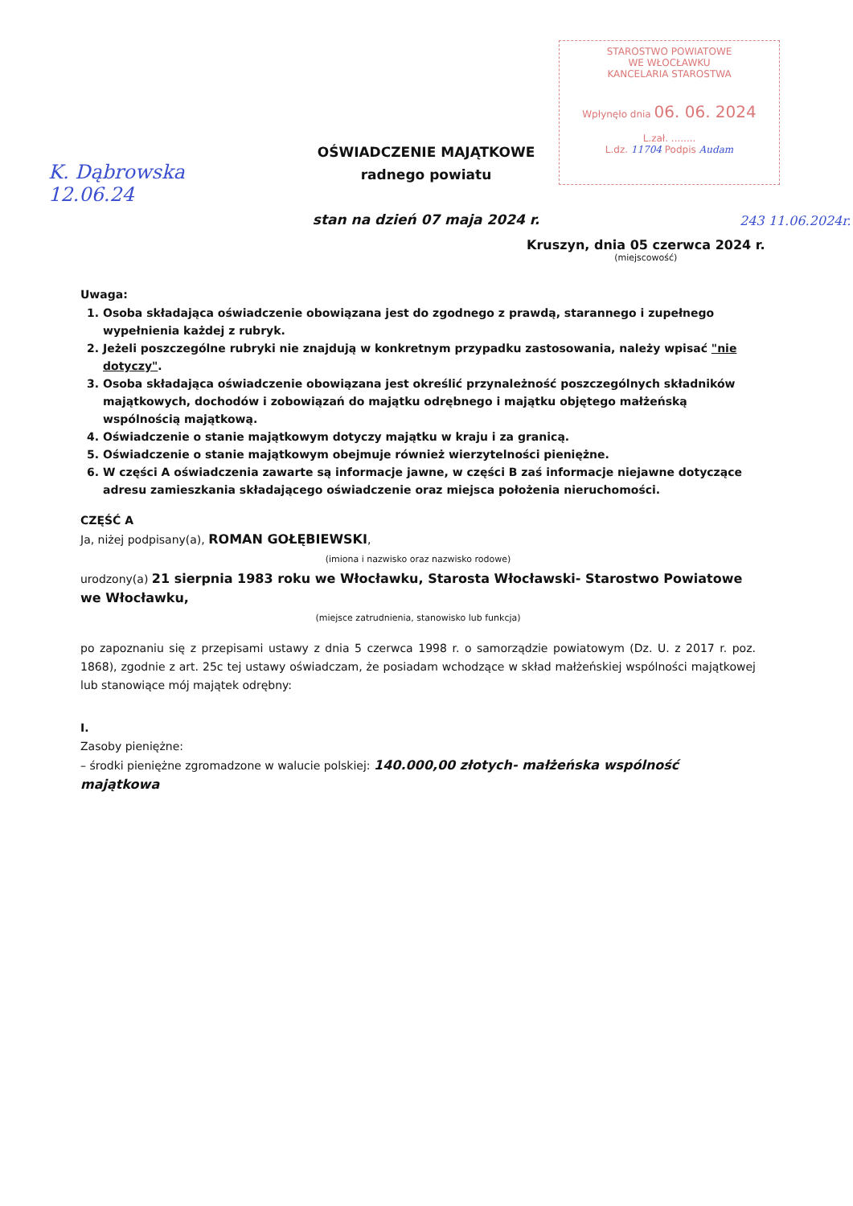STAROSTWO POWIATOWE
WE WŁOCŁAWKU
KANCELARIA STAROSTWA
Wpłynęło dnia 06. 06. 2024
L.zał. ........
L.dz. 11704 Podpis Audam
K. Dąbrowska
12.06.24
243 11.06.2024r.
OŚWIADCZENIE MAJĄTKOWE
radnego powiatu
stan na dzień 07 maja 2024 r.
Kruszyn, dnia 05 czerwca 2024 r.
(miejscowość)
Uwaga:
1. Osoba składająca oświadczenie obowiązana jest do zgodnego z prawdą, starannego i zupełnego wypełnienia każdej z rubryk.
2. Jeżeli poszczególne rubryki nie znajdują w konkretnym przypadku zastosowania, należy wpisać "nie dotyczy".
3. Osoba składająca oświadczenie obowiązana jest określić przynależność poszczególnych składników majątkowych, dochodów i zobowiązań do majątku odrębnego i majątku objętego małżeńską wspólnością majątkową.
4. Oświadczenie o stanie majątkowym dotyczy majątku w kraju i za granicą.
5. Oświadczenie o stanie majątkowym obejmuje również wierzytelności pieniężne.
6. W części A oświadczenia zawarte są informacje jawne, w części B zaś informacje niejawne dotyczące adresu zamieszkania składającego oświadczenie oraz miejsca położenia nieruchomości.
CZĘŚĆ A
Ja, niżej podpisany(a), ROMAN GOŁĘBIEWSKI,
(imiona i nazwisko oraz nazwisko rodowe)
urodzony(a) 21 sierpnia 1983 roku we Włocławku, Starosta Włocławski- Starostwo Powiatowe we Włocławku,
(miejsce zatrudnienia, stanowisko lub funkcja)
po zapoznaniu się z przepisami ustawy z dnia 5 czerwca 1998 r. o samorządzie powiatowym (Dz. U. z 2017 r. poz. 1868), zgodnie z art. 25c tej ustawy oświadczam, że posiadam wchodzące w skład małżeńskiej wspólności majątkowej lub stanowiące mój majątek odrębny:
I.
Zasoby pieniężne:
– środki pieniężne zgromadzone w walucie polskiej: 140.000,00 złotych- małżeńska wspólność majątkowa